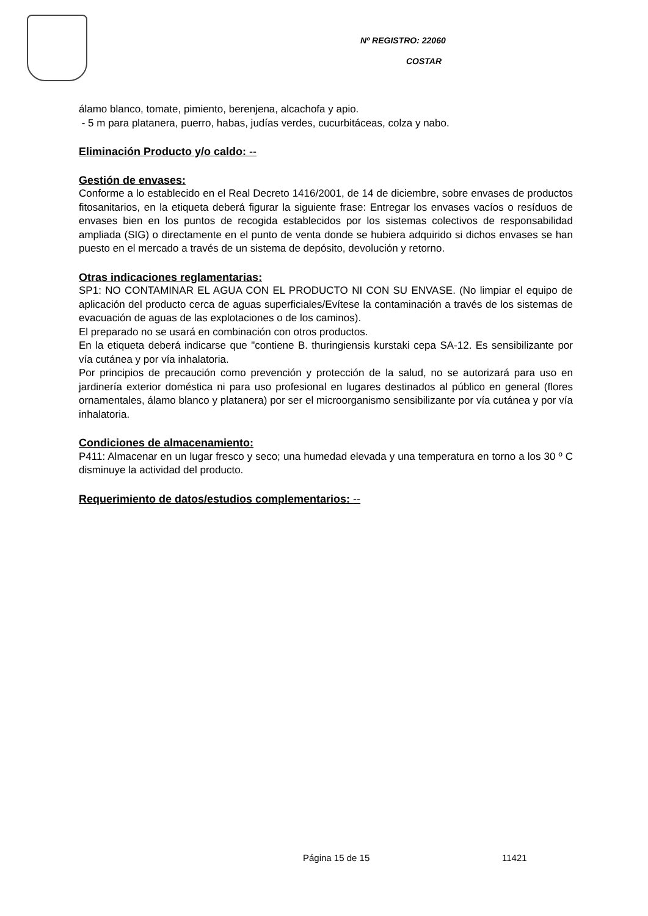Nº REGISTRO: 22060
COSTAR
álamo blanco, tomate, pimiento, berenjena, alcachofa y apio.
- 5 m para platanera, puerro, habas, judías verdes, cucurbitáceas, colza y nabo.
Eliminación Producto y/o caldo: --
Gestión de envases:
Conforme a lo establecido en el Real Decreto 1416/2001, de 14 de diciembre, sobre envases de productos fitosanitarios, en la etiqueta deberá figurar la siguiente frase: Entregar los envases vacíos o resíduos de envases bien en los puntos de recogida establecidos por los sistemas colectivos de responsabilidad ampliada (SIG) o directamente en el punto de venta donde se hubiera adquirido si dichos envases se han puesto en el mercado a través de un sistema de depósito, devolución y retorno.
Otras indicaciones reglamentarias:
SP1: NO CONTAMINAR EL AGUA CON EL PRODUCTO NI CON SU ENVASE. (No limpiar el equipo de aplicación del producto cerca de aguas superficiales/Evítese la contaminación a través de los sistemas de evacuación de aguas de las explotaciones o de los caminos).
El preparado no se usará en combinación con otros productos.
En la etiqueta deberá indicarse que "contiene B. thuringiensis kurstaki cepa SA-12. Es sensibilizante por vía cutánea y por vía inhalatoria.
Por principios de precaución como prevención y protección de la salud, no se autorizará para uso en jardinería exterior doméstica ni para uso profesional en lugares destinados al público en general (flores ornamentales, álamo blanco y platanera) por ser el microorganismo sensibilizante por vía cutánea y por vía inhalatoria.
Condiciones de almacenamiento:
P411: Almacenar en un lugar fresco y seco; una humedad elevada y una temperatura en torno a los 30 º C disminuye la actividad del producto.
Requerimiento de datos/estudios complementarios: --
Página 15 de 15 11421